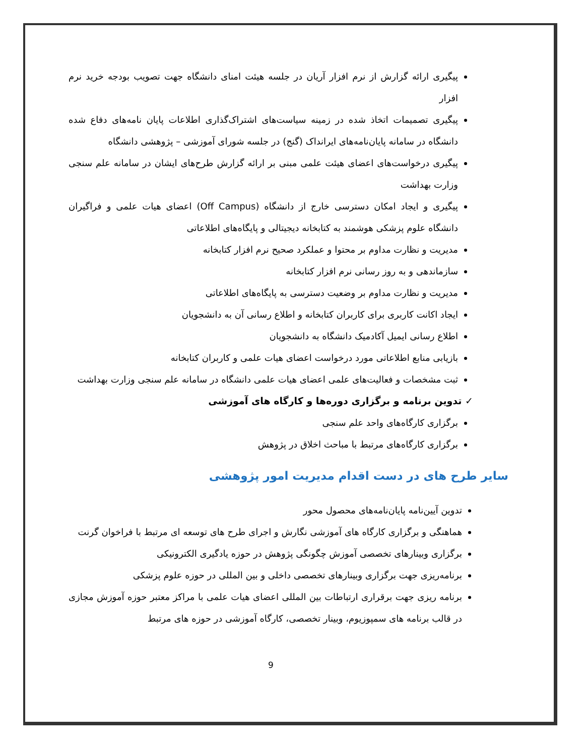پیگیری ارائه گزارش از نرم افزار آریان در جلسه هیئت امنای دانشگاه جهت تصویب بودجه خرید نرم افزار
پیگیری تصمیمات اتخاذ شده در زمینه سیاست‌های اشتراک‌گذاری اطلاعات پایان نامه‌های دفاع شده دانشگاه در سامانه پایان‌نامه‌های ایرانداک (گنج) در جلسه شورای آموزشی – پژوهشی دانشگاه
پیگیری درخواست‌های اعضای هیئت علمی مبنی بر ارائه گزارش طرح‌های ایشان در سامانه علم سنجی وزارت بهداشت
پیگیری و ایجاد امکان دسترسی خارج از دانشگاه (Off Campus) اعضای هیات علمی و فراگیران دانشگاه علوم پزشکی هوشمند به کتابخانه دیجیتالی و پایگاه‌های اطلاعاتی
مدیریت و نظارت مداوم بر محتوا و عملکرد صحیح نرم افزار کتابخانه
سازماندهی و به روز رسانی نرم افزار کتابخانه
مدیریت و نظارت مداوم بر وضعیت دسترسی به پایگاه‌های اطلاعاتی
ایجاد اکانت کاربری برای کاربران کتابخانه و اطلاع رسانی آن به دانشجویان
اطلاع رسانی ایمیل آکادمیک دانشگاه به دانشجویان
بازیابی منابع اطلاعاتی مورد درخواست اعضای هیات علمی و کاربران کتابخانه
ثبت مشخصات و فعالیت‌های علمی اعضای هیات علمی دانشگاه در سامانه علم سنجی وزارت بهداشت
✓ تدوین برنامه و برگزاری دوره‌ها و کارگاه های آموزشی
برگزاری کارگاه‌های واحد علم سنجی
برگزاری کارگاه‌های مرتبط با مباحث اخلاق در پژوهش
سایر طرح های در دست اقدام مدیریت امور پژوهشی
تدوین آیین‌نامه پایان‌نامه‌های محصول محور
هماهنگی و برگزاری کارگاه های آموزشی نگارش و اجرای طرح های توسعه ای مرتبط با فراخوان گرنت
برگزاری وبینارهای تخصصی آموزش چگونگی پژوهش در حوزه یادگیری الکترونیکی
برنامه‌ریزی جهت برگزاری وبینارهای تخصصی داخلی و بین المللی در حوزه علوم پزشکی
برنامه ریزی جهت برقراری ارتباطات بین المللی اعضای هیات علمی با مراکز معتبر حوزه آموزش مجازی در قالب برنامه های سمپوزیوم، وبینار تخصصی، کارگاه آموزشی در حوزه های مرتبط
9